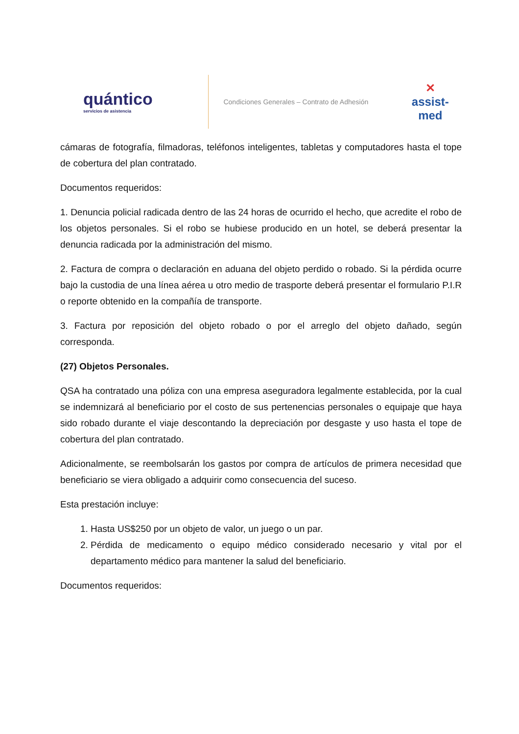quántico
servicios de asistencia
Condiciones Generales – Contrato de Adhesión
✕
assist-med
cámaras de fotografía, filmadoras, teléfonos inteligentes, tabletas y computadores hasta el tope de cobertura del plan contratado.
Documentos requeridos:
1. Denuncia policial radicada dentro de las 24 horas de ocurrido el hecho, que acredite el robo de los objetos personales. Si el robo se hubiese producido en un hotel, se deberá presentar la denuncia radicada por la administración del mismo.
2. Factura de compra o declaración en aduana del objeto perdido o robado. Si la pérdida ocurre bajo la custodia de una línea aérea u otro medio de trasporte deberá presentar el formulario P.I.R o reporte obtenido en la compañía de transporte.
3. Factura por reposición del objeto robado o por el arreglo del objeto dañado, según corresponda.
(27) Objetos Personales.
QSA ha contratado una póliza con una empresa aseguradora legalmente establecida, por la cual se indemnizará al beneficiario por el costo de sus pertenencias personales o equipaje que haya sido robado durante el viaje descontando la depreciación por desgaste y uso hasta el tope de cobertura del plan contratado.
Adicionalmente, se reembolsarán los gastos por compra de artículos de primera necesidad que beneficiario se viera obligado a adquirir como consecuencia del suceso.
Esta prestación incluye:
1. Hasta US$250 por un objeto de valor, un juego o un par.
2. Pérdida de medicamento o equipo médico considerado necesario y vital por el departamento médico para mantener la salud del beneficiario.
Documentos requeridos: